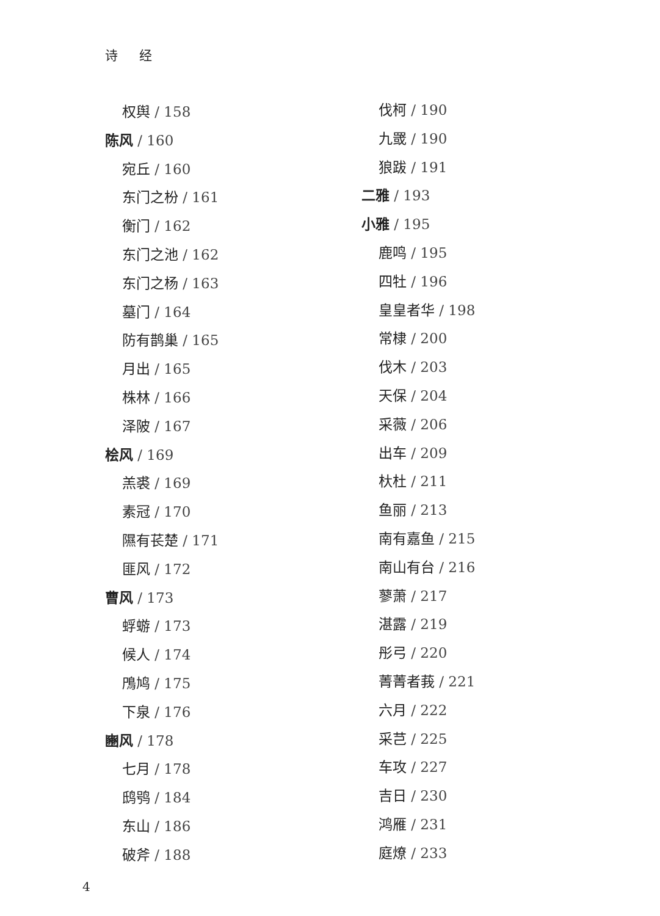诗 经
权舆 / 158
陈风 / 160
宛丘 / 160
东门之枌 / 161
衡门 / 162
东门之池 / 162
东门之杨 / 163
墓门 / 164
防有鹊巢 / 165
月出 / 165
株林 / 166
泽陂 / 167
桧风 / 169
羔裘 / 169
素冠 / 170
隰有苌楚 / 171
匪风 / 172
曹风 / 173
蜉蝣 / 173
候人 / 174
鳲鸠 / 175
下泉 / 176
豳风 / 178
七月 / 178
鸱鸮 / 184
东山 / 186
破斧 / 188
伐柯 / 190
九罭 / 190
狼跋 / 191
二雅 / 193
小雅 / 195
鹿鸣 / 195
四牡 / 196
皇皇者华 / 198
常棣 / 200
伐木 / 203
天保 / 204
采薇 / 206
出车 / 209
杕杜 / 211
鱼丽 / 213
南有嘉鱼 / 215
南山有台 / 216
蓼萧 / 217
湛露 / 219
彤弓 / 220
菁菁者莪 / 221
六月 / 222
采芑 / 225
车攻 / 227
吉日 / 230
鸿雁 / 231
庭燎 / 233
4